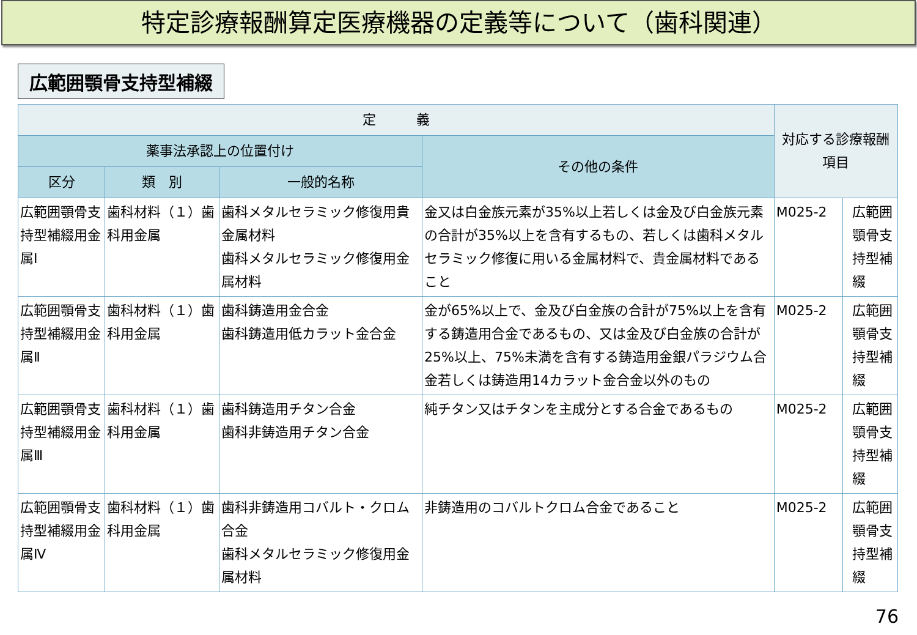特定診療報酬算定医療機器の定義等について（歯科関連）
広範囲顎骨支持型補綴
| 定 義 | | | | 対応する診療報酬項目 | |
| --- | --- | --- | --- | --- | --- |
| 薬事法承認上の位置付け | | | その他の条件 | | |
| 区分 | 類 別 | 一般的名称 | | | |
| 広範囲顎骨支持型補綴用金属Ⅰ | 歯科材料（１）歯科用金属 | 歯科メタルセラミック修復用貴金属材料 歯科メタルセラミック修復用金属材料 | 金又は白金族元素が35%以上若しくは金及び白金族元素の合計が35%以上を含有するもの、若しくは歯科メタルセラミック修復に用いる金属材料で、貴金属材料であること | M025-2 | 広範囲顎骨支持型補綴 |
| 広範囲顎骨支持型補綴用金属Ⅱ | 歯科材料（１）歯科用金属 | 歯科鋳造用金合金 歯科鋳造用低カラット金合金 | 金が65%以上で、金及び白金族の合計が75%以上を含有する鋳造用合金であるもの、又は金及び白金族の合計が25%以上、75%未満を含有する鋳造用金銀パラジウム合金若しくは鋳造用14カラット金合金以外のもの | M025-2 | 広範囲顎骨支持型補綴 |
| 広範囲顎骨支持型補綴用金属Ⅲ | 歯科材料（１）歯科用金属 | 歯科鋳造用チタン合金 歯科非鋳造用チタン合金 | 純チタン又はチタンを主成分とする合金であるもの | M025-2 | 広範囲顎骨支持型補綴 |
| 広範囲顎骨支持型補綴用金属Ⅳ | 歯科材料（１）歯科用金属 | 歯科非鋳造用コバルト・クロム合金 歯科メタルセラミック修復用金属材料 | 非鋳造用のコバルトクロム合金であること | M025-2 | 広範囲顎骨支持型補綴 |
76